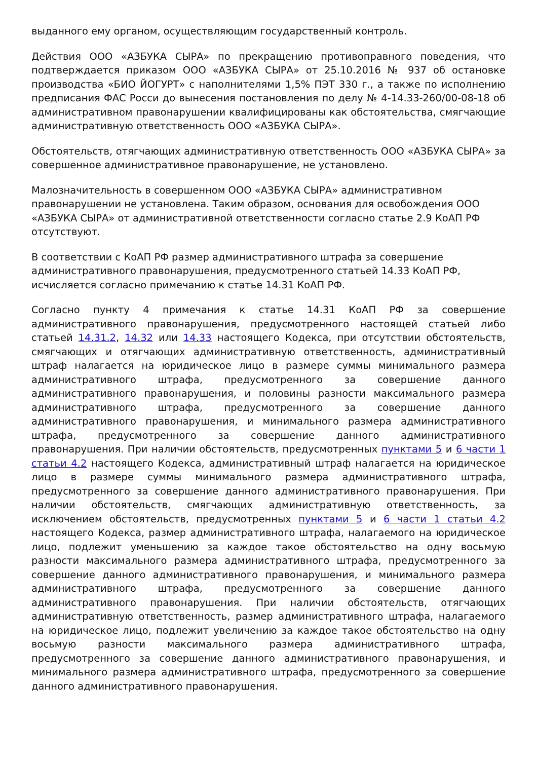выданного ему органом, осуществляющим государственный контроль.
Действия ООО «АЗБУКА СЫРА» по прекращению противоправного поведения, что подтверждается приказом ООО «АЗБУКА СЫРА» от 25.10.2016 № 937 об остановке производства «БИО ЙОГУРТ» с наполнителями 1,5% ПЭТ 330 г., а также по исполнению предписания ФАС Росси до вынесения постановления по делу № 4-14.33-260/00-08-18 об административном правонарушении квалифицированы как обстоятельства, смягчающие административную ответственность ООО «АЗБУКА СЫРА».
Обстоятельств, отягчающих административную ответственность ООО «АЗБУКА СЫРА» за совершенное административное правонарушение, не установлено.
Малозначительность в совершенном ООО «АЗБУКА СЫРА» административном правонарушении не установлена. Таким образом, основания для освобождения ООО «АЗБУКА СЫРА» от административной ответственности согласно статье 2.9 КоАП РФ отсутствуют.
В соответствии с КоАП РФ размер административного штрафа за совершение административного правонарушения, предусмотренного статьей 14.33 КоАП РФ, исчисляется согласно примечанию к статье 14.31 КоАП РФ.
Согласно пункту 4 примечания к статье 14.31 КоАП РФ за совершение административного правонарушения, предусмотренного настоящей статьей либо статьей 14.31.2, 14.32 или 14.33 настоящего Кодекса, при отсутствии обстоятельств, смягчающих и отягчающих административную ответственность, административный штраф налагается на юридическое лицо в размере суммы минимального размера административного штрафа, предусмотренного за совершение данного административного правонарушения, и половины разности максимального размера административного штрафа, предусмотренного за совершение данного административного правонарушения, и минимального размера административного штрафа, предусмотренного за совершение данного административного правонарушения. При наличии обстоятельств, предусмотренных пунктами 5 и 6 части 1 статьи 4.2 настоящего Кодекса, административный штраф налагается на юридическое лицо в размере суммы минимального размера административного штрафа, предусмотренного за совершение данного административного правонарушения. При наличии обстоятельств, смягчающих административную ответственность, за исключением обстоятельств, предусмотренных пунктами 5 и 6 части 1 статьи 4.2 настоящего Кодекса, размер административного штрафа, налагаемого на юридическое лицо, подлежит уменьшению за каждое такое обстоятельство на одну восьмую разности максимального размера административного штрафа, предусмотренного за совершение данного административного правонарушения, и минимального размера административного штрафа, предусмотренного за совершение данного административного правонарушения. При наличии обстоятельств, отягчающих административную ответственность, размер административного штрафа, налагаемого на юридическое лицо, подлежит увеличению за каждое такое обстоятельство на одну восьмую разности максимального размера административного штрафа, предусмотренного за совершение данного административного правонарушения, и минимального размера административного штрафа, предусмотренного за совершение данного административного правонарушения.